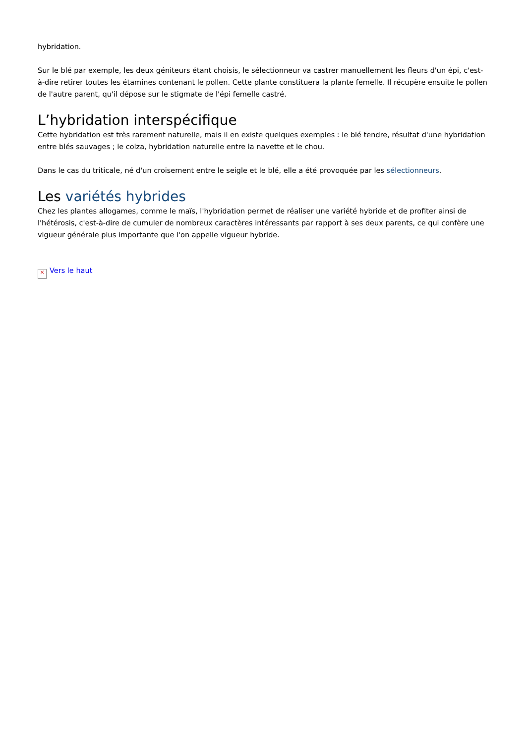hybridation.
Sur le blé par exemple, les deux géniteurs étant choisis, le sélectionneur va castrer manuellement les fleurs d'un épi, c'est-à-dire retirer toutes les étamines contenant le pollen. Cette plante constituera la plante femelle. Il récupère ensuite le pollen de l'autre parent, qu'il dépose sur le stigmate de l'épi femelle castré.
L’hybridation interspécifique
Cette hybridation est très rarement naturelle, mais il en existe quelques exemples : le blé tendre, résultat d'une hybridation entre blés sauvages ; le colza, hybridation naturelle entre la navette et le chou.
Dans le cas du triticale, né d'un croisement entre le seigle et le blé, elle a été provoquée par les sélectionneurs.
Les variétés hybrides
Chez les plantes allogames, comme le maïs, l'hybridation permet de réaliser une variété hybride et de profiter ainsi de l'hétérosis, c'est-à-dire de cumuler de nombreux caractères intéressants par rapport à ses deux parents, ce qui confère une vigueur générale plus importante que l'on appelle vigueur hybride.
× Vers le haut